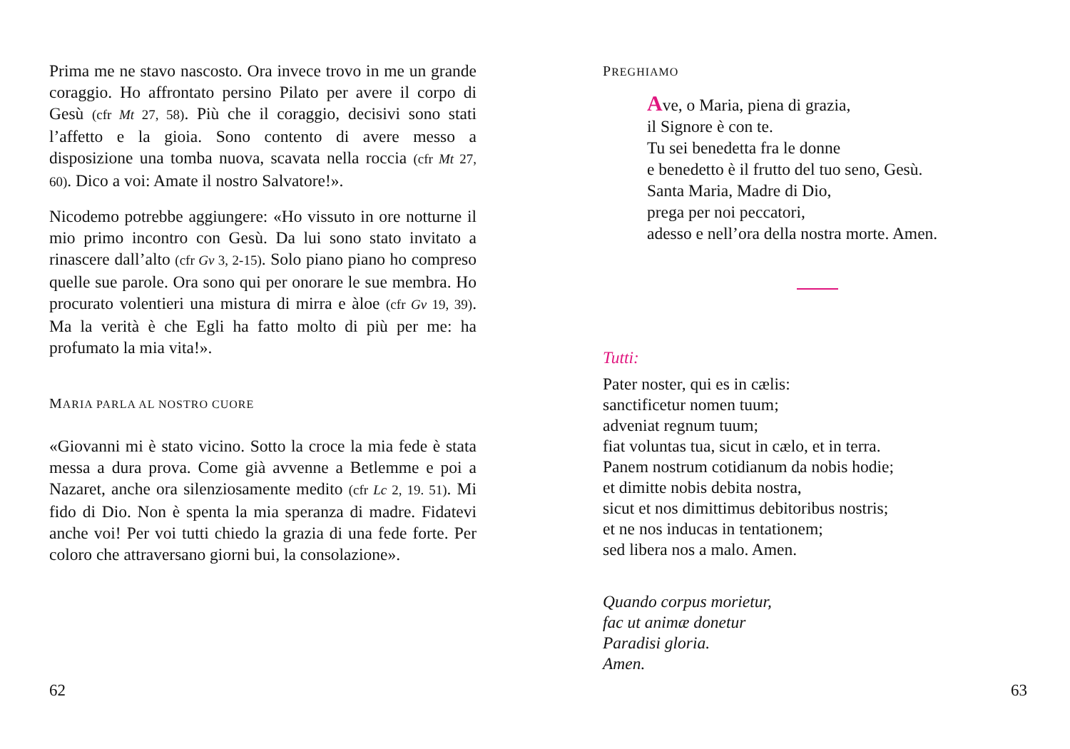Prima me ne stavo nascosto. Ora invece trovo in me un grande coraggio. Ho affrontato persino Pilato per avere il corpo di Gesù (cfr Mt 27, 58). Più che il coraggio, decisivi sono stati l’affetto e la gioia. Sono contento di avere messo a disposizione una tomba nuova, scavata nella roccia (cfr Mt 27, 60). Dico a voi: Amate il nostro Salvatore!».
Nicodemo potrebbe aggiungere: «Ho vissuto in ore notturne il mio primo incontro con Gesù. Da lui sono stato invitato a rinascere dall’alto (cfr Gv 3, 2-15). Solo piano piano ho compreso quelle sue parole. Ora sono qui per onorare le sue membra. Ho procurato volentieri una mistura di mirra e àloe (cfr Gv 19, 39). Ma la verità è che Egli ha fatto molto di più per me: ha profumato la mia vita!».
MARIA PARLA AL NOSTRO CUORE
«Giovanni mi è stato vicino. Sotto la croce la mia fede è stata messa a dura prova. Come già avvenne a Betlemme e poi a Nazaret, anche ora silenziosamente medito (cfr Lc 2, 19. 51). Mi fido di Dio. Non è spenta la mia speranza di madre. Fidatevi anche voi! Per voi tutti chiedo la grazia di una fede forte. Per coloro che attraversano giorni bui, la consolazione».
62
PREGHIAMO
Ave, o Maria, piena di grazia,
il Signore è con te.
Tu sei benedetta fra le donne
e benedetto è il frutto del tuo seno, Gesù.
Santa Maria, Madre di Dio,
prega per noi peccatori,
adesso e nell’ora della nostra morte. Amen.
Tutti:
Pater noster, qui es in cælis:
sanctificetur nomen tuum;
adveniat regnum tuum;
fiat voluntas tua, sicut in cælo, et in terra.
Panem nostrum cotidianum da nobis hodie;
et dimitte nobis debita nostra,
sicut et nos dimittimus debitoribus nostris;
et ne nos inducas in tentationem;
sed libera nos a malo. Amen.
Quando corpus morietur,
fac ut animæ donetur
Paradisi gloria.
Amen.
63